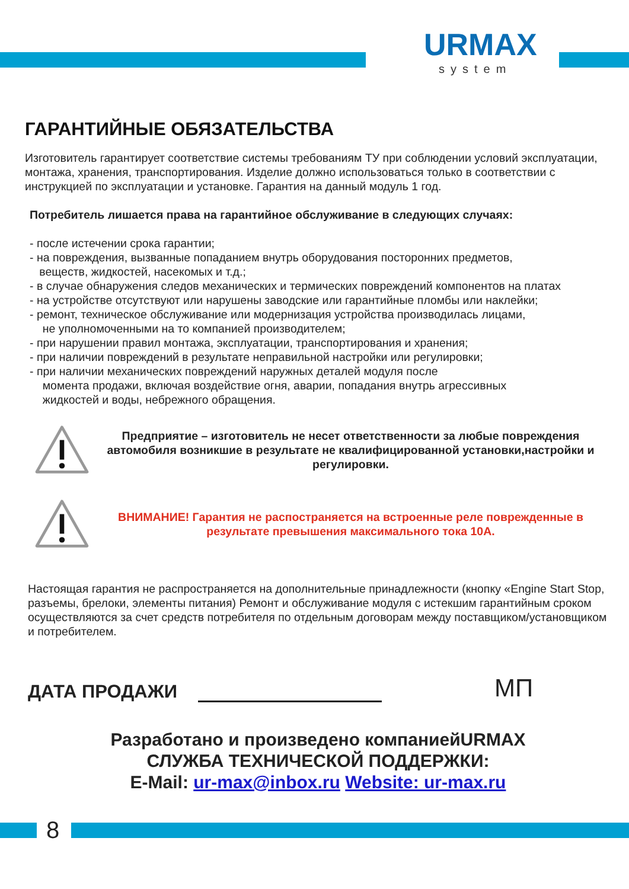URMAX
system
ГАРАНТИЙНЫЕ ОБЯЗАТЕЛЬСТВА
Изготовитель гарантирует соответствие системы требованиям ТУ при соблюдении условий эксплуатации, монтажа, хранения, транспортирования. Изделие должно использоваться только в соответствии с инструкцией по эксплуатации и установке. Гарантия на данный модуль 1 год.
Потребитель лишается права на гарантийное обслуживание в следующих случаях:
- после истечении срока гарантии;
- на повреждения, вызванные попаданием внутрь оборудования посторонних предметов,
веществ, жидкостей, насекомых и т.д.;
- в случае обнаружения следов механических и термических повреждений компонентов на платах
- на устройстве отсутствуют или нарушены заводские или гарантийные пломбы или наклейки;
- ремонт, техническое обслуживание или модернизация устройства производилась лицами,
не уполномоченными на то компанией производителем;
- при нарушении правил монтажа, эксплуатации, транспортирования и хранения;
- при наличии повреждений в результате неправильной настройки или регулировки;
- при наличии механических повреждений наружных деталей модуля после
момента продажи, включая воздействие огня, аварии, попадания внутрь агрессивных
жидкостей и воды, небрежного обращения.
Предприятие – изготовитель не несет ответственности за любые повреждения автомобиля возникшие в результате не квалифицированной установки,настройки и регулировки.
ВНИМАНИЕ! Гарантия не распостраняется на встроенные реле поврежденные в результате превышения максимального тока 10А.
Настоящая гарантия не распространяется на дополнительные принадлежности (кнопку «Engine Start Stop, разъемы, брелоки, элементы питания) Ремонт и обслуживание модуля с истекшим гарантийным сроком осуществляются за счет средств потребителя по отдельным договорам между поставщиком/установщиком и потребителем.
ДАТА ПРОДАЖИ МП
Разработано и произведено компаниейURMAX
СЛУЖБА ТЕХНИЧЕСКОЙ ПОДДЕРЖКИ:
E-Mail: ur-max@inbox.ru Website: ur-max.ru
8